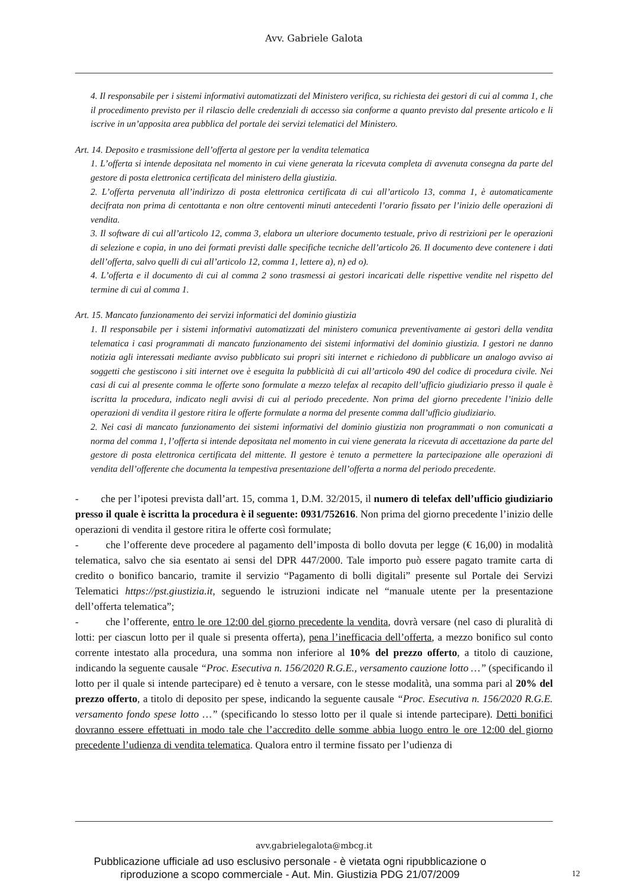Avv. Gabriele Galota
4. Il responsabile per i sistemi informativi automatizzati del Ministero verifica, su richiesta dei gestori di cui al comma 1, che il procedimento previsto per il rilascio delle credenziali di accesso sia conforme a quanto previsto dal presente articolo e li iscrive in un’apposita area pubblica del portale dei servizi telematici del Ministero.
Art. 14. Deposito e trasmissione dell’offerta al gestore per la vendita telematica
1. L’offerta si intende depositata nel momento in cui viene generata la ricevuta completa di avvenuta consegna da parte del gestore di posta elettronica certificata del ministero della giustizia.
2. L’offerta pervenuta all’indirizzo di posta elettronica certificata di cui all’articolo 13, comma 1, è automaticamente decifrata non prima di centottanta e non oltre centoventi minuti antecedenti l’orario fissato per l’inizio delle operazioni di vendita.
3. Il software di cui all’articolo 12, comma 3, elabora un ulteriore documento testuale, privo di restrizioni per le operazioni di selezione e copia, in uno dei formati previsti dalle specifiche tecniche dell’articolo 26. Il documento deve contenere i dati dell’offerta, salvo quelli di cui all’articolo 12, comma 1, lettere a), n) ed o).
4. L’offerta e il documento di cui al comma 2 sono trasmessi ai gestori incaricati delle rispettive vendite nel rispetto del termine di cui al comma 1.
Art. 15. Mancato funzionamento dei servizi informatici del dominio giustizia
1. Il responsabile per i sistemi informativi automatizzati del ministero comunica preventivamente ai gestori della vendita telematica i casi programmati di mancato funzionamento dei sistemi informativi del dominio giustizia. I gestori ne danno notizia agli interessati mediante avviso pubblicato sui propri siti internet e richiedono di pubblicare un analogo avviso ai soggetti che gestiscono i siti internet ove è eseguita la pubblicità di cui all’articolo 490 del codice di procedura civile. Nei casi di cui al presente comma le offerte sono formulate a mezzo telefax al recapito dell’ufficio giudiziario presso il quale è iscritta la procedura, indicato negli avvisi di cui al periodo precedente. Non prima del giorno precedente l’inizio delle operazioni di vendita il gestore ritira le offerte formulate a norma del presente comma dall’ufficio giudiziario.
2. Nei casi di mancato funzionamento dei sistemi informativi del dominio giustizia non programmati o non comunicati a norma del comma 1, l’offerta si intende depositata nel momento in cui viene generata la ricevuta di accettazione da parte del gestore di posta elettronica certificata del mittente. Il gestore è tenuto a permettere la partecipazione alle operazioni di vendita dell’offerente che documenta la tempestiva presentazione dell’offerta a norma del periodo precedente.
- che per l’ipotesi prevista dall’art. 15, comma 1, D.M. 32/2015, il numero di telefax dell’ufficio giudiziario presso il quale è iscritta la procedura è il seguente: 0931/752616. Non prima del giorno precedente l’inizio delle operazioni di vendita il gestore ritira le offerte così formulate;
- che l’offerente deve procedere al pagamento dell’imposta di bollo dovuta per legge (€ 16,00) in modalità telematica, salvo che sia esentato ai sensi del DPR 447/2000. Tale importo può essere pagato tramite carta di credito o bonifico bancario, tramite il servizio “Pagamento di bolli digitali” presente sul Portale dei Servizi Telematici https://pst.giustizia.it, seguendo le istruzioni indicate nel “manuale utente per la presentazione dell’offerta telematica”;
- che l’offerente, entro le ore 12:00 del giorno precedente la vendita, dovrà versare (nel caso di pluralità di lotti: per ciascun lotto per il quale si presenta offerta), pena l’inefficacia dell’offerta, a mezzo bonifico sul conto corrente intestato alla procedura, una somma non inferiore al 10% del prezzo offerto, a titolo di cauzione, indicando la seguente causale “Proc. Esecutiva n. 156/2020 R.G.E., versamento cauzione lotto …” (specificando il lotto per il quale si intende partecipare) ed è tenuto a versare, con le stesse modalità, una somma pari al 20% del prezzo offerto, a titolo di deposito per spese, indicando la seguente causale “Proc. Esecutiva n. 156/2020 R.G.E. versamento fondo spese lotto …” (specificando lo stesso lotto per il quale si intende partecipare). Detti bonifici dovranno essere effettuati in modo tale che l’accredito delle somme abbia luogo entro le ore 12:00 del giorno precedente l’udienza di vendita telematica. Qualora entro il termine fissato per l’udienza di
avv.gabrielegalota@mbcg.it
Pubblicazione ufficiale ad uso esclusivo personale - è vietata ogni ripubblicazione o riproduzione a scopo commerciale - Aut. Min. Giustizia PDG 21/07/2009
12